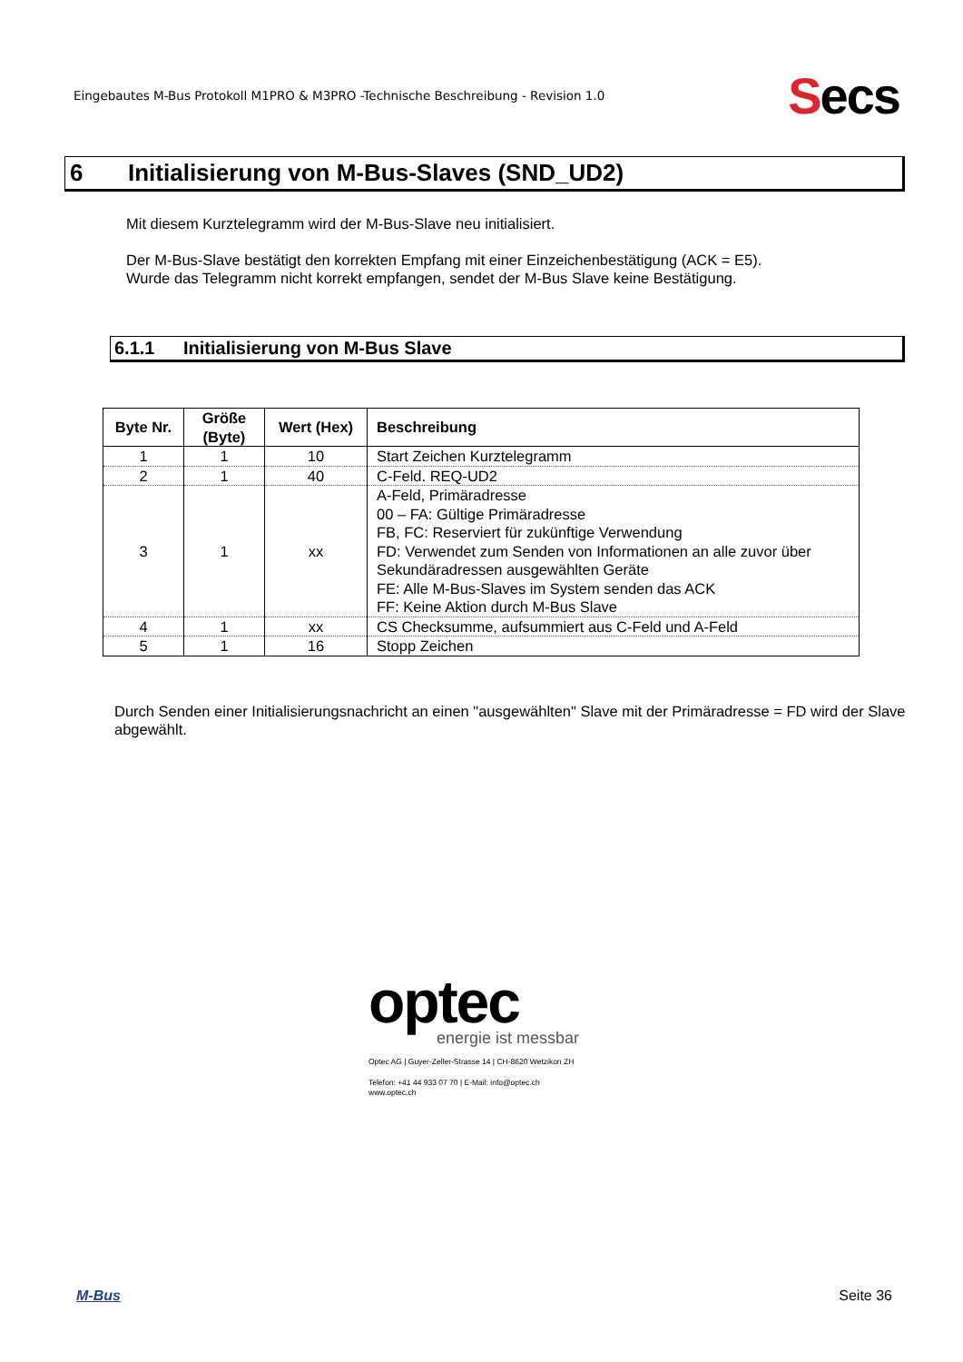Eingebautes M-Bus Protokoll M1PRO & M3PRO -Technische Beschreibung - Revision 1.0
Secs
6 Initialisierung von M-Bus-Slaves (SND_UD2)
Mit diesem Kurztelegramm wird der M-Bus-Slave neu initialisiert.
Der M-Bus-Slave bestätigt den korrekten Empfang mit einer Einzeichenbestätigung (ACK = E5).
Wurde das Telegramm nicht korrekt empfangen, sendet der M-Bus Slave keine Bestätigung.
6.1.1 Initialisierung von M-Bus Slave
| Byte Nr. | Größe (Byte) | Wert (Hex) | Beschreibung |
| --- | --- | --- | --- |
| 1 | 1 | 10 | Start Zeichen Kurztelegramm |
| 2 | 1 | 40 | C-Feld. REQ-UD2 |
| 3 | 1 | xx | A-Feld, Primäradresse 00 – FA: Gültige Primäradresse FB, FC: Reserviert für zukünftige Verwendung FD: Verwendet zum Senden von Informationen an alle zuvor über Sekundäradressen ausgewählten Geräte FE: Alle M-Bus-Slaves im System senden das ACK FF: Keine Aktion durch M-Bus Slave |
| 4 | 1 | xx | CS Checksumme, aufsummiert aus C-Feld und A-Feld |
| 5 | 1 | 16 | Stopp Zeichen |
Durch Senden einer Initialisierungsnachricht an einen "ausgewählten" Slave mit der Primäradresse = FD wird der Slave abgewählt.
optec
energie ist messbar
Optec AG | Guyer-Zeller-Strasse 14 | CH-8620 Wetzikon ZH
Telefon: +41 44 933 07 70 | E-Mail: info@optec.ch
www.optec.ch
M-Bus Seite 36